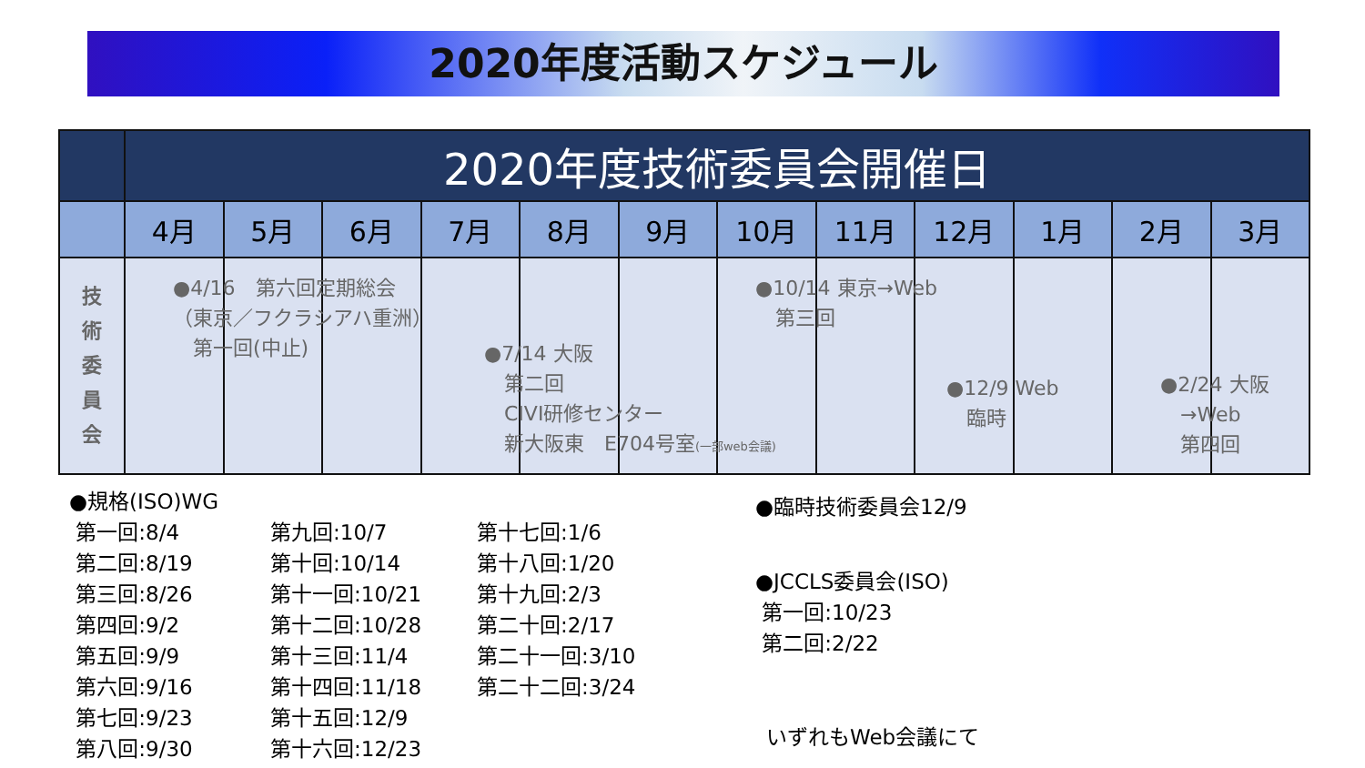2020年度活動スケジュール
| | 2020年度技術委員会開催日 | | | | | | | | | | | |
| --- | --- | --- | --- | --- | --- | --- | --- | --- | --- | --- | --- | --- |
| | 4月 | 5月 | 6月 | 7月 | 8月 | 9月 | 10月 | 11月 | 12月 | 1月 | 2月 | 3月 |
| 技 術 委 員 会 | | | | | | | | | | | | |
●4/16　第六回定期総会
（東京／フクラシアハ重洲）
　第一回(中止)
●10/14 東京→Web
　第三回
●7/14 大阪
　第二回
　CIVI研修センター
　新大阪東　E704号室(一部web会議)
●12/9 Web
　臨時
●2/24 大阪
　→Web
　第四回
●規格(ISO)WG
第一回:8/4
第二回:8/19
第三回:8/26
第四回:9/2
第五回:9/9
第六回:9/16
第七回:9/23
第八回:9/30
第九回:10/7
第十回:10/14
第十一回:10/21
第十二回:10/28
第十三回:11/4
第十四回:11/18
第十五回:12/9
第十六回:12/23
第十七回:1/6
第十八回:1/20
第十九回:2/3
第二十回:2/17
第二十一回:3/10
第二十二回:3/24
●臨時技術委員会12/9
●JCCLS委員会(ISO)
第一回:10/23
第二回:2/22
いずれもWeb会議にて